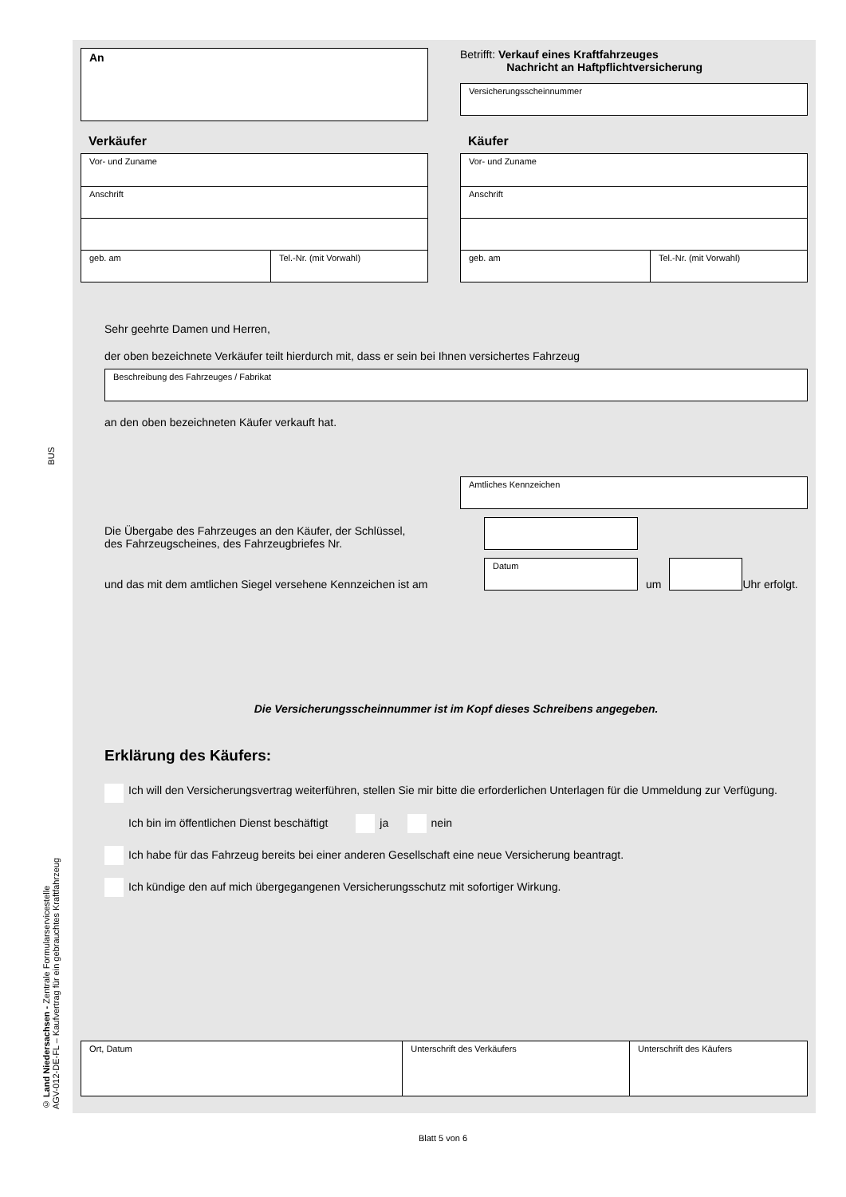BUS
© Land Niedersachsen - Zentrale Formularservicestelle
AGV-012-DE-FL – Kaufvertrag für ein gebrauchtes Kraftfahrzeug
An
Betrifft: Verkauf eines Kraftfahrzeuges
Nachricht an Haftpflichtversicherung
Versicherungsscheinnummer
Verkäufer
Vor- und Zuname
Anschrift
geb. am Tel.-Nr. (mit Vorwahl)
Käufer
Vor- und Zuname
Anschrift
geb. am Tel.-Nr. (mit Vorwahl)
Sehr geehrte Damen und Herren,
der oben bezeichnete Verkäufer teilt hierdurch mit, dass er sein bei Ihnen versichertes Fahrzeug
Beschreibung des Fahrzeuges / Fabrikat
an den oben bezeichneten Käufer verkauft hat.
Amtliches Kennzeichen
Die Übergabe des Fahrzeuges an den Käufer, der Schlüssel,
des Fahrzeugscheines, des Fahrzeugbriefes Nr.
und das mit dem amtlichen Siegel versehene Kennzeichen ist am
Datum
um
Uhr erfolgt.
Die Versicherungsscheinnummer ist im Kopf dieses Schreibens angegeben.
Erklärung des Käufers:
Ich will den Versicherungsvertrag weiterführen, stellen Sie mir bitte die erforderlichen Unterlagen für die Ummeldung zur Verfügung.
Ich bin im öffentlichen Dienst beschäftigt ja nein
Ich habe für das Fahrzeug bereits bei einer anderen Gesellschaft eine neue Versicherung beantragt.
Ich kündige den auf mich übergegangenen Versicherungsschutz mit sofortiger Wirkung.
Ort, Datum Unterschrift des Verkäufers Unterschrift des Käufers
Blatt 5 von 6